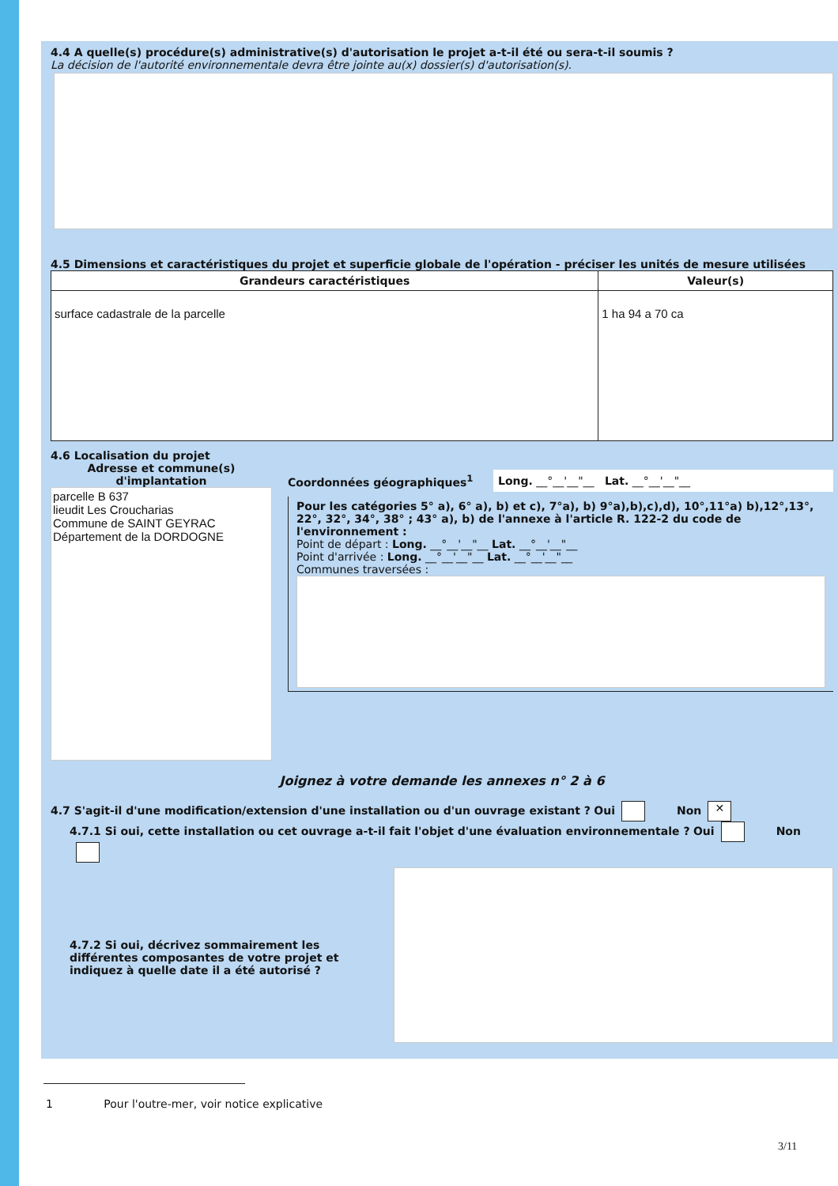4.4 A quelle(s) procédure(s) administrative(s) d'autorisation le projet a-t-il été ou sera-t-il soumis ?
La décision de l'autorité environnementale devra être jointe au(x) dossier(s) d'autorisation(s).
4.5 Dimensions et caractéristiques du projet et superficie globale de l'opération - préciser les unités de mesure utilisées
| Grandeurs caractéristiques | Valeur(s) |
| --- | --- |
| surface cadastrale de la parcelle | 1 ha 94 a 70 ca |
4.6 Localisation du projet
Adresse et commune(s) d'implantation
parcelle B 637
lieudit Les Croucharias
Commune de SAINT GEYRAC
Département de la DORDOGNE
Coordonnées géographiques<sup>1</sup>
Long. __°__'__"__ Lat. __°__'__"__
Pour les catégories 5° a), 6° a), b) et c), 7°a), b) 9°a),b),c),d), 10°,11°a) b),12°,13°, 22°, 32°, 34°, 38° ; 43° a), b) de l'annexe à l'article R. 122-2 du code de l'environnement :
Point de départ : Long. __°__'__"__ Lat. __°__'__"__
Point d'arrivée : Long. __°__'__"__ Lat. __°__'__"__
Communes traversées :
Joignez à votre demande les annexes n° 2 à 6
4.7 S'agit-il d'une modification/extension d'une installation ou d'un ouvrage existant ? Oui Non ✕
4.7.1 Si oui, cette installation ou cet ouvrage a-t-il fait l'objet d'une évaluation environnementale ? Oui Non
4.7.2 Si oui, décrivez sommairement les différentes composantes de votre projet et indiquez à quelle date il a été autorisé ?
1 Pour l'outre-mer, voir notice explicative
3/11